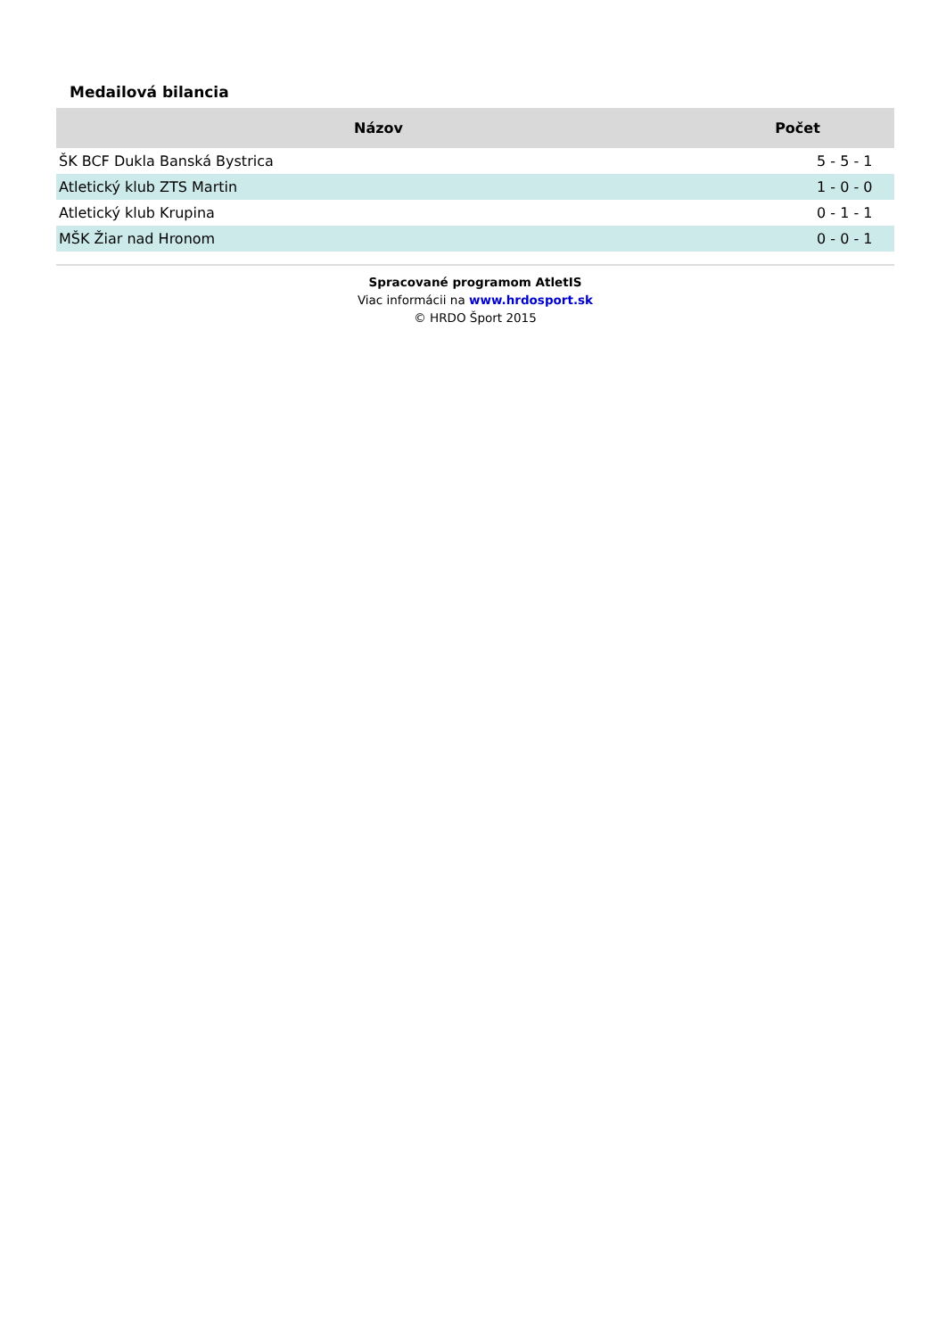Medailová bilancia
| Názov | Počet |
| --- | --- |
| ŠK BCF Dukla Banská Bystrica | 5 - 5 - 1 |
| Atletický klub ZTS Martin | 1 - 0 - 0 |
| Atletický klub Krupina | 0 - 1 - 1 |
| MŠK Žiar nad Hronom | 0 - 0 - 1 |
Spracované programom AtletIS
Viac informácii na www.hrdosport.sk
© HRDO Šport 2015